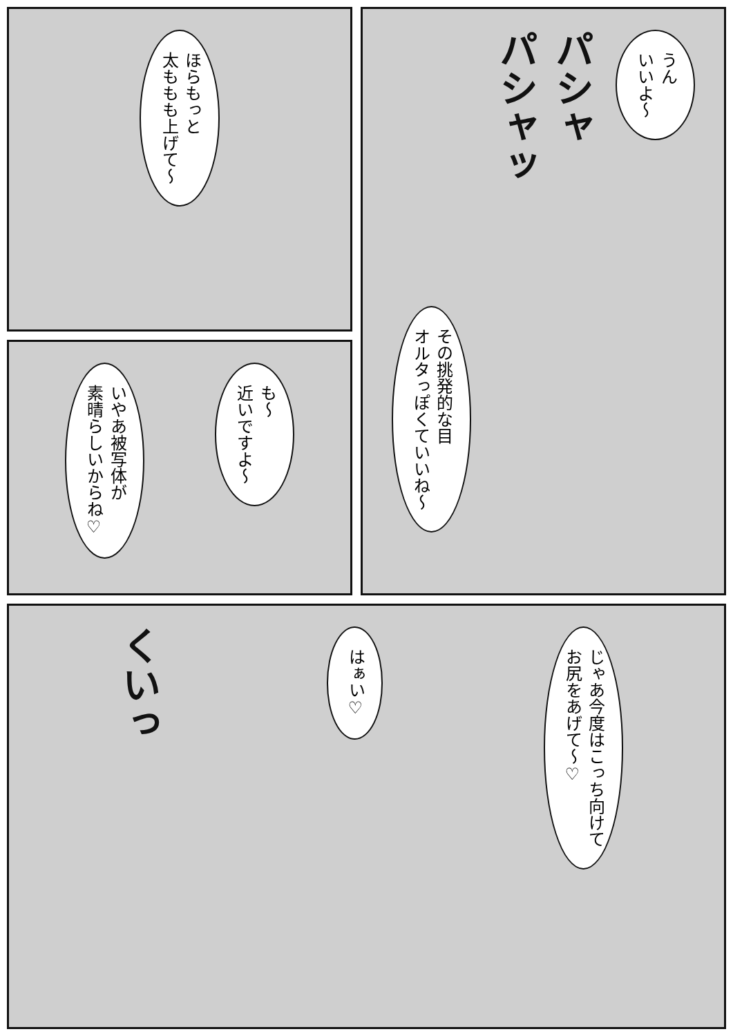うん
いいよ～
パシャ
パシャッ
その挑発的な目
オルタっぽくていいね～
ほらもっと
太ももも上げて～
も～
近いですよ～
いやあ被写体が
素晴らしいからね♡
じゃあ今度はこっち向けて
お尻をあげて～♡
はぁい♡
くいっ